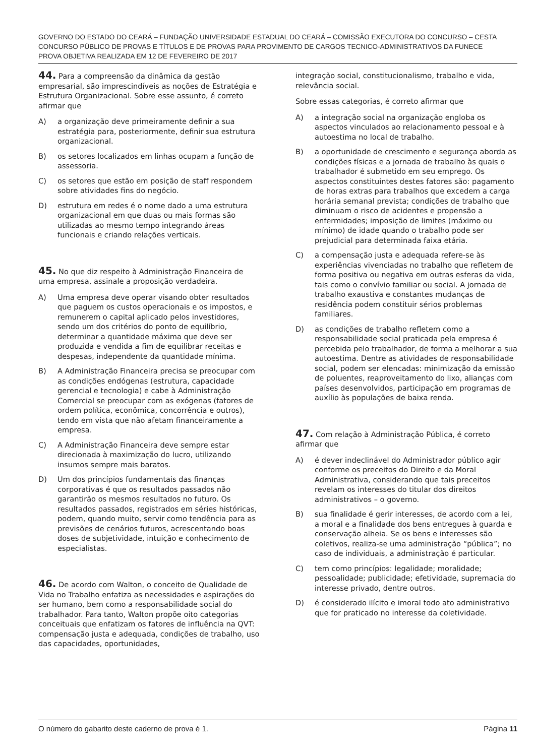GOVERNO DO ESTADO DO CEARÁ – FUNDAÇÃO UNIVERSIDADE ESTADUAL DO CEARÁ – COMISSÃO EXECUTORA DO CONCURSO – CESTA
CONCURSO PÚBLICO DE PROVAS E TÍTULOS E DE PROVAS PARA PROVIMENTO DE CARGOS TECNICO-ADMINISTRATIVOS DA FUNECE
PROVA OBJETIVA REALIZADA EM 12 DE FEVEREIRO DE 2017
44. Para a compreensão da dinâmica da gestão empresarial, são imprescindíveis as noções de Estratégia e Estrutura Organizacional. Sobre esse assunto, é correto afirmar que
A) a organização deve primeiramente definir a sua estratégia para, posteriormente, definir sua estrutura organizacional.
B) os setores localizados em linhas ocupam a função de assessoria.
C) os setores que estão em posição de staff respondem sobre atividades fins do negócio.
D) estrutura em redes é o nome dado a uma estrutura organizacional em que duas ou mais formas são utilizadas ao mesmo tempo integrando áreas funcionais e criando relações verticais.
45. No que diz respeito à Administração Financeira de uma empresa, assinale a proposição verdadeira.
A) Uma empresa deve operar visando obter resultados que paguem os custos operacionais e os impostos, e remunerem o capital aplicado pelos investidores, sendo um dos critérios do ponto de equilíbrio, determinar a quantidade máxima que deve ser produzida e vendida a fim de equilibrar receitas e despesas, independente da quantidade mínima.
B) A Administração Financeira precisa se preocupar com as condições endógenas (estrutura, capacidade gerencial e tecnologia) e cabe à Administração Comercial se preocupar com as exógenas (fatores de ordem política, econômica, concorrência e outros), tendo em vista que não afetam financeiramente a empresa.
C) A Administração Financeira deve sempre estar direcionada à maximização do lucro, utilizando insumos sempre mais baratos.
D) Um dos princípios fundamentais das finanças corporativas é que os resultados passados não garantirão os mesmos resultados no futuro. Os resultados passados, registrados em séries históricas, podem, quando muito, servir como tendência para as previsões de cenários futuros, acrescentando boas doses de subjetividade, intuição e conhecimento de especialistas.
46. De acordo com Walton, o conceito de Qualidade de Vida no Trabalho enfatiza as necessidades e aspirações do ser humano, bem como a responsabilidade social do trabalhador. Para tanto, Walton propõe oito categorias conceituais que enfatizam os fatores de influência na QVT: compensação justa e adequada, condições de trabalho, uso das capacidades, oportunidades,
integração social, constitucionalismo, trabalho e vida, relevância social.
Sobre essas categorias, é correto afirmar que
A) a integração social na organização engloba os aspectos vinculados ao relacionamento pessoal e à autoestima no local de trabalho.
B) a oportunidade de crescimento e segurança aborda as condições físicas e a jornada de trabalho às quais o trabalhador é submetido em seu emprego. Os aspectos constituintes destes fatores são: pagamento de horas extras para trabalhos que excedem a carga horária semanal prevista; condições de trabalho que diminuam o risco de acidentes e propensão a enfermidades; imposição de limites (máximo ou mínimo) de idade quando o trabalho pode ser prejudicial para determinada faixa etária.
C) a compensação justa e adequada refere-se às experiências vivenciadas no trabalho que refletem de forma positiva ou negativa em outras esferas da vida, tais como o convívio familiar ou social. A jornada de trabalho exaustiva e constantes mudanças de residência podem constituir sérios problemas familiares.
D) as condições de trabalho refletem como a responsabilidade social praticada pela empresa é percebida pelo trabalhador, de forma a melhorar a sua autoestima. Dentre as atividades de responsabilidade social, podem ser elencadas: minimização da emissão de poluentes, reaproveitamento do lixo, alianças com países desenvolvidos, participação em programas de auxílio às populações de baixa renda.
47. Com relação à Administração Pública, é correto afirmar que
A) é dever indeclinável do Administrador público agir conforme os preceitos do Direito e da Moral Administrativa, considerando que tais preceitos revelam os interesses do titular dos direitos administrativos – o governo.
B) sua finalidade é gerir interesses, de acordo com a lei, a moral e a finalidade dos bens entregues à guarda e conservação alheia. Se os bens e interesses são coletivos, realiza-se uma administração “pública”; no caso de individuais, a administração é particular.
C) tem como princípios: legalidade; moralidade; pessoalidade; publicidade; efetividade, supremacia do interesse privado, dentre outros.
D) é considerado ilícito e imoral todo ato administrativo que for praticado no interesse da coletividade.
O número do gabarito deste caderno de prova é 1. Página 11